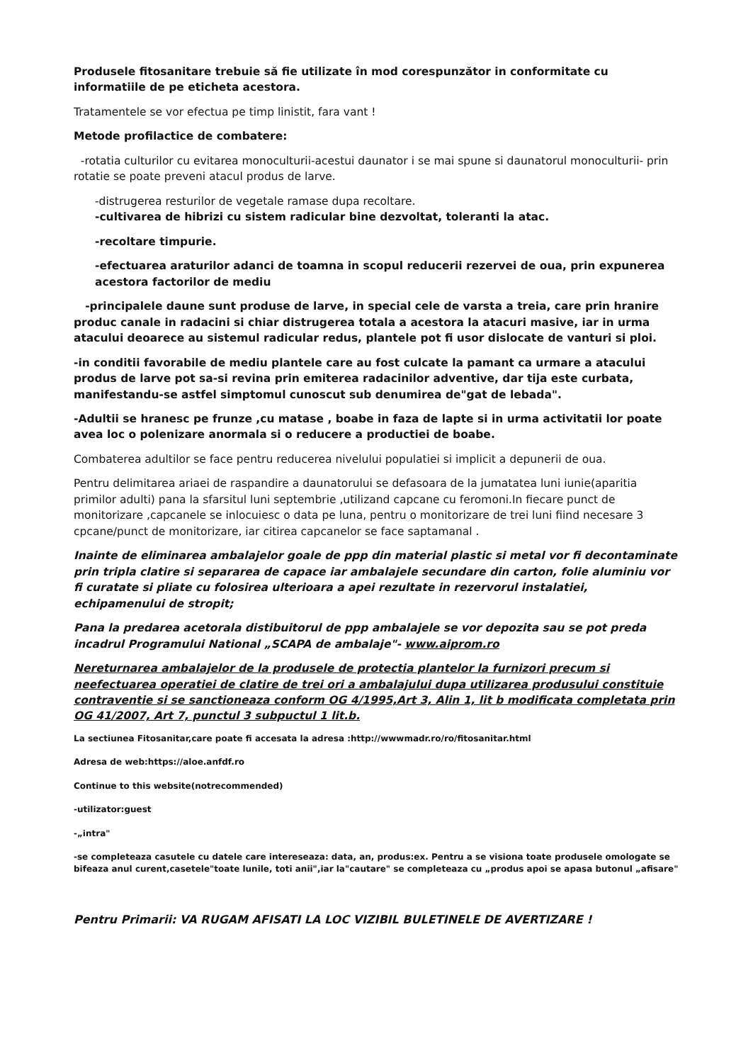Produsele fitosanitare trebuie să fie utilizate în mod corespunzător in conformitate cu informatiile de pe eticheta acestora.
Tratamentele se vor efectua pe timp linistit, fara vant !
Metode profilactice de combatere:
-rotatia culturilor cu evitarea monoculturii-acestui daunator i se mai spune si daunatorul monoculturii- prin rotatie se poate preveni atacul produs de larve.
-distrugerea resturilor de vegetale ramase dupa recoltare.
-cultivarea de hibrizi cu sistem radicular bine dezvoltat, toleranti la atac.
-recoltare timpurie.
-efectuarea araturilor adanci de toamna in scopul reducerii rezervei de oua, prin expunerea acestora factorilor de mediu
-principalele daune sunt produse de larve, in special cele de varsta a treia, care prin hranire produc canale in radacini si chiar distrugerea totala a acestora la atacuri masive, iar in urma atacului deoarece au sistemul radicular redus, plantele pot fi usor dislocate de vanturi si ploi.
-in conditii favorabile de mediu plantele care au fost culcate la pamant ca urmare a atacului produs de larve pot sa-si revina prin emiterea radacinilor adventive, dar tija este curbata, manifestandu-se astfel simptomul cunoscut sub denumirea de"gat de lebada".
-Adultii se hranesc pe frunze ,cu matase , boabe in faza de lapte si in urma activitatii lor poate avea loc o polenizare anormala si o reducere a productiei de boabe.
Combaterea adultilor se face pentru reducerea nivelului populatiei si implicit a depunerii de oua.
Pentru delimitarea ariaei de raspandire a daunatorului se defasoara de la jumatatea luni iunie(aparitia primilor adulti) pana la sfarsitul luni septembrie ,utilizand capcane cu feromoni.In fiecare punct de monitorizare ,capcanele se inlocuiesc o data pe luna, pentru o monitorizare de trei luni fiind necesare 3 cpcane/punct de monitorizare, iar citirea capcanelor se face saptamanal .
Inainte de eliminarea ambalajelor goale de ppp din material plastic si metal vor fi decontaminate prin tripla clatire si separarea de capace iar ambalajele secundare din carton, folie aluminiu vor fi curatate si pliate cu folosirea ulterioara a apei rezultate in rezervorul instalatiei, echipamenului de stropit;
Pana la predarea acetorala distibuitorul de ppp ambalajele se vor depozita sau se pot preda incadrul Programului National „SCAPA de ambalaje"- www.aiprom.ro
Nereturnarea ambalajelor de la produsele de protectia plantelor la furnizori precum si neefectuarea operatiei de clatire de trei ori a ambalajului dupa utilizarea produsului constituie contraventie si se sanctioneaza conform OG 4/1995,Art 3, Alin 1, lit b modificata completata prin OG 41/2007, Art 7, punctul 3 subpuctul 1 lit.b.
La sectiunea Fitosanitar,care poate fi accesata la adresa :http://wwwmadr.ro/ro/fitosanitar.html
Adresa de web:https://aloe.anfdf.ro
Continue to this website(notrecommended)
-utilizator:guest
-„intra"
-se completeaza casutele cu datele care intereseaza: data, an, produs:ex. Pentru a se visiona toate produsele omologate se bifeaza anul curent,casetele"toate lunile, toti anii",iar la"cautare" se completeaza cu „produs apoi se apasa butonul „afisare"
Pentru Primarii: VA RUGAM AFISATI LA LOC VIZIBIL BULETINELE DE AVERTIZARE !